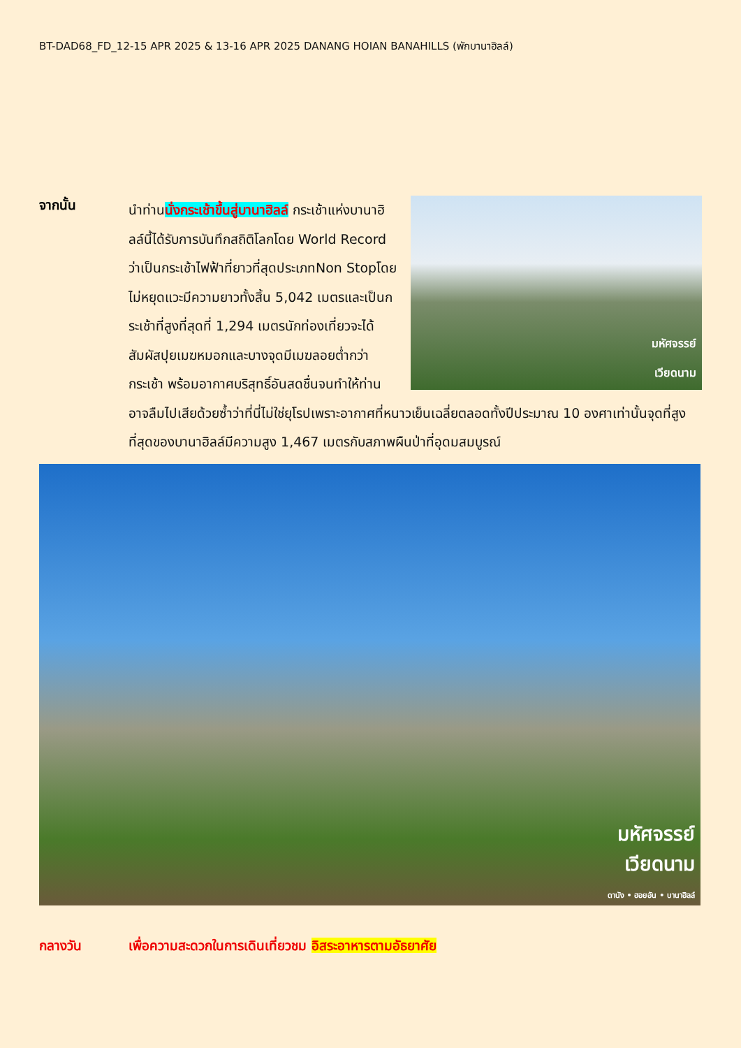BT-DAD68_FD_12-15 APR 2025 & 13-16 APR 2025 DANANG HOIAN BANAHILLS (พักบานาฮิลล์)
จากนั้น
มหัศจรรย์
เวียดนาม
นำท่านนั่งกระเช้าขึ้นสู่บานาฮิลล์ กระเช้าแห่งบานาฮิลล์นี้ได้รับการบันทึกสถิติโลกโดย World Record ว่าเป็นกระเช้าไฟฟ้าที่ยาวที่สุดประเภทNon Stopโดยไม่หยุดแวะมีความยาวทั้งสิ้น 5,042 เมตรและเป็นกระเช้าที่สูงที่สุดที่ 1,294 เมตรนักท่องเที่ยวจะได้สัมผัสปุยเมฆหมอกและบางจุดมีเมฆลอยต่ำกว่ากระเช้า พร้อมอากาศบริสุทธิ์อันสดชื่นจนทำให้ท่านอาจลืมไปเสียด้วยซ้ำว่าที่นี่ไม่ใช่ยุโรปเพราะอากาศที่หนาวเย็นเฉลี่ยตลอดทั้งปีประมาณ 10 องศาเท่านั้นจุดที่สูงที่สุดของบานาฮิลล์มีความสูง 1,467 เมตรกับสภาพผืนป่าที่อุดมสมบูรณ์
มหัศจรรย์
เวียดนาม
ดานัง • ฮอยอัน • บานาฮิลล์
กลางวัน เพื่อความสะดวกในการเดินเที่ยวชม อิสระอาหารตามอัธยาศัย